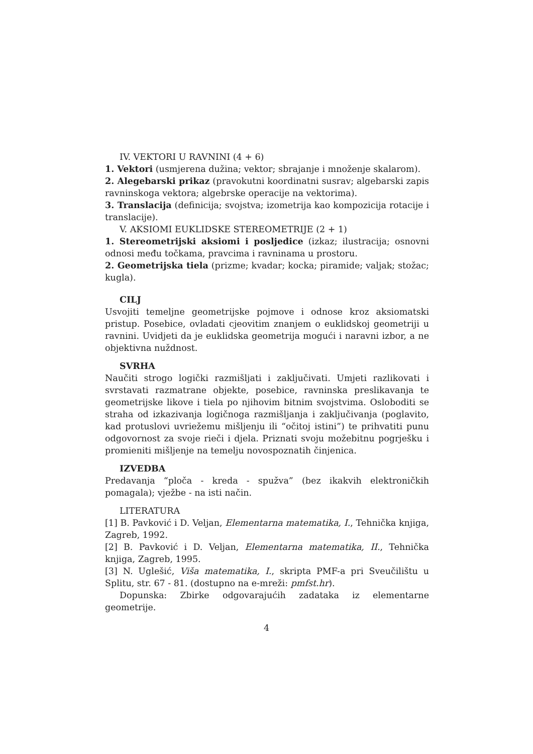IV. VEKTORI U RAVNINI (4 + 6)
1. Vektori (usmjerena dužina; vektor; sbrajanje i množenje skalarom).
2. Alegebarski prikaz (pravokutni koordinatni susrav; algebarski zapis ravninskoga vektora; algebrske operacije na vektorima).
3. Translacija (definicija; svojstva; izometrija kao kompozicija rotacije i translacije).
V. AKSIOMI EUKLIDSKE STEREOMETRIJE (2 + 1)
1. Stereometrijski aksiomi i posljedice (izkaz; ilustracija; osnovni odnosi među točkama, pravcima i ravninama u prostoru.
2. Geometrijska tiela (prizme; kvadar; kocka; piramide; valjak; stožac; kugla).
CILJ
Usvojiti temeljne geometrijske pojmove i odnose kroz aksiomatski pristup. Posebice, ovladati cjeovitim znanjem o euklidskoj geometriji u ravnini. Uvidjeti da je euklidska geometrija mogući i naravni izbor, a ne objektivna nuždnost.
SVRHA
Naučiti strogo logički razmišljati i zaključivati. Umjeti razlikovati i svrstavati razmatrane objekte, posebice, ravninska preslikavanja te geometrijske likove i tiela po njihovim bitnim svojstvima. Osloboditi se straha od izkazivanja logičnoga razmišljanja i zaključivanja (poglavito, kad protuslovi uvriežemu mišljenju ili “očitoj istini”) te prihvatiti punu odgovornost za svoje rieči i djela. Priznati svoju možebitnu pogrješku i promieniti mišljenje na temelju novospoznatih činjenica.
IZVEDBA
Predavanja “ploča - kreda - spužva” (bez ikakvih elektroničkih pomagala); vježbe - na isti način.
LITERATURA
[1] B. Pavković i D. Veljan, Elementarna matematika, I., Tehnička knjiga, Zagreb, 1992.
[2] B. Pavković i D. Veljan, Elementarna matematika, II., Tehnička knjiga, Zagreb, 1995.
[3] N. Uglešić, Viša matematika, I., skripta PMF-a pri Sveučilištu u Splitu, str. 67 - 81. (dostupno na e-mreži: pmfst.hr).
Dopunska: Zbirke odgovarajućih zadataka iz elementarne geometrije.
4